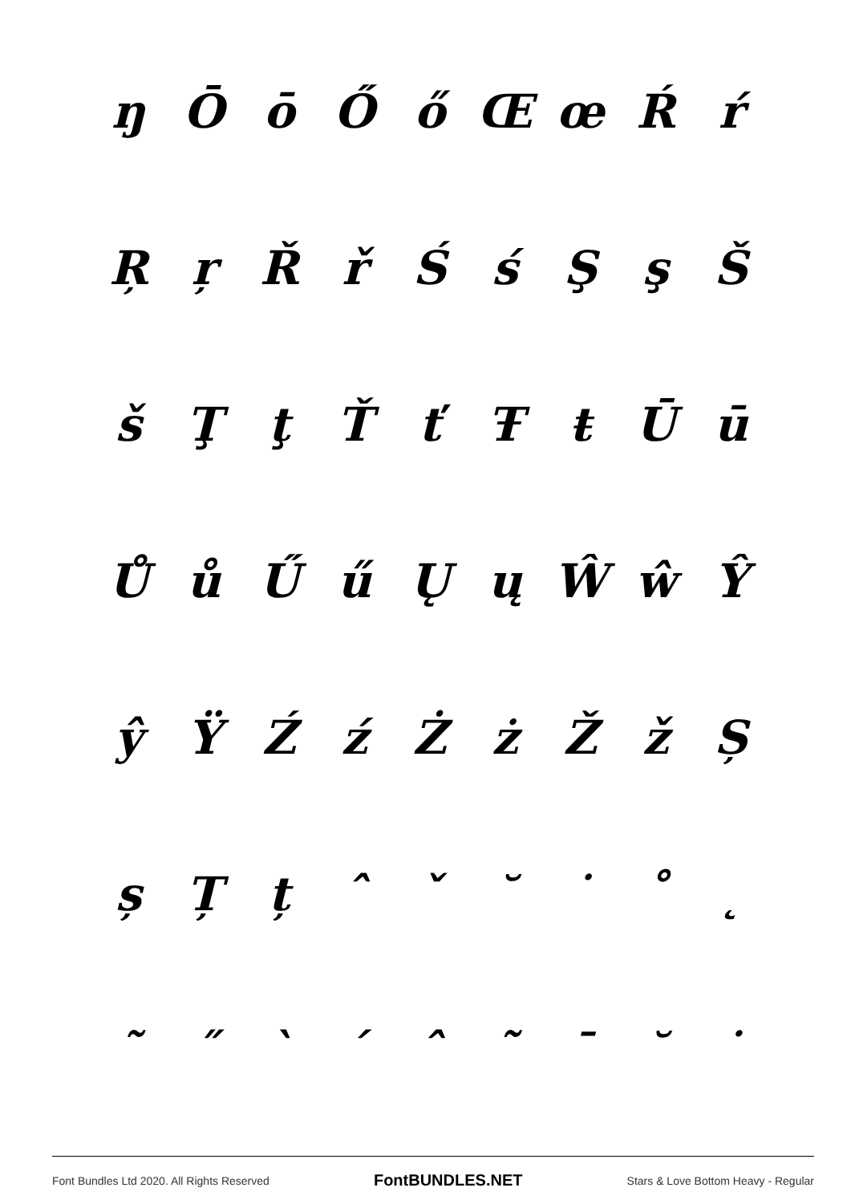ŋŌōŐőŒœŔŕ
ŖŗŘřŚśŞşŠ
šŢţŤťŦŧŪū
ŮůŰűŲųŴŵŶ
ŷŸŹźŻżŽžȘ
șȚțˆˇ ˘ ˙ ˚ ˛
˜ ˝ ˋˊˆ ˜ ˉ ˘ ˙
Font Bundles Ltd 2020. All Rights Reserved FontBUNDLES.NET Stars & Love Bottom Heavy - Regular